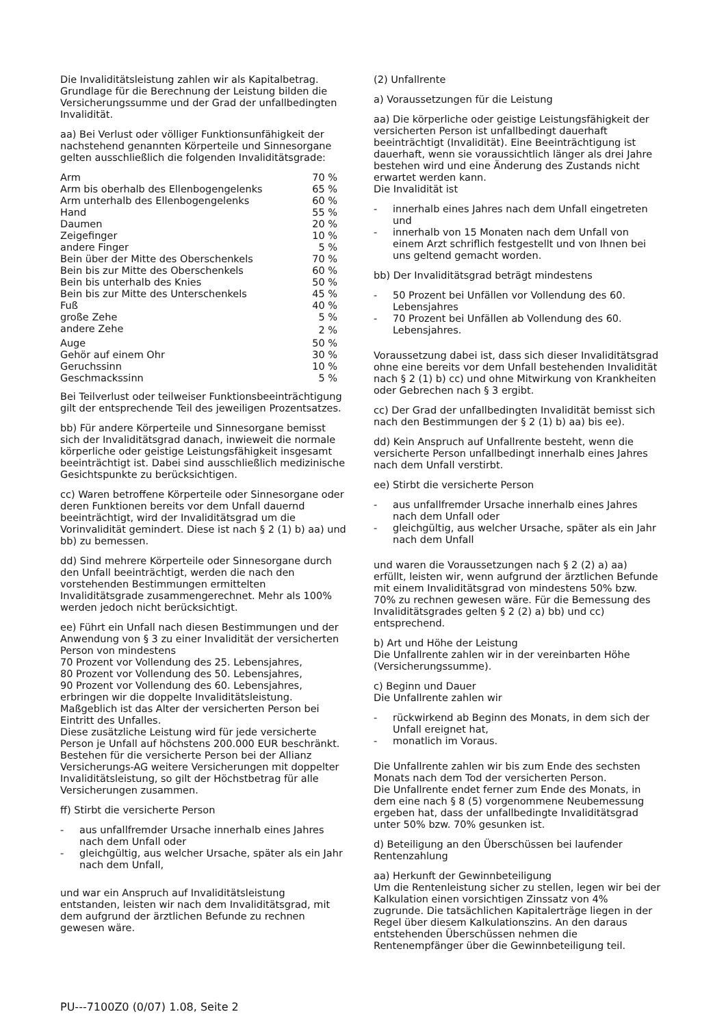Die Invaliditätsleistung zahlen wir als Kapitalbetrag. Grundlage für die Berechnung der Leistung bilden die Versicherungssumme und der Grad der unfallbedingten Invalidität.
aa) Bei Verlust oder völliger Funktionsunfähigkeit der nachstehend genannten Körperteile und Sinnesorgane gelten ausschließlich die folgenden Invaliditätsgrade:
| Arm | 70 % |
| Arm bis oberhalb des Ellenbogengelenks | 65 % |
| Arm unterhalb des Ellenbogengelenks | 60 % |
| Hand | 55 % |
| Daumen | 20 % |
| Zeigefinger | 10 % |
| andere Finger | 5 % |
| Bein über der Mitte des Oberschenkels | 70 % |
| Bein bis zur Mitte des Oberschenkels | 60 % |
| Bein bis unterhalb des Knies | 50 % |
| Bein bis zur Mitte des Unterschenkels | 45 % |
| Fuß | 40 % |
| große Zehe | 5 % |
| andere Zehe | 2 % |
| Auge | 50 % |
| Gehör auf einem Ohr | 30 % |
| Geruchssinn | 10 % |
| Geschmackssinn | 5 % |
Bei Teilverlust oder teilweiser Funktionsbeeinträchtigung gilt der entsprechende Teil des jeweiligen Prozentsatzes.
bb) Für andere Körperteile und Sinnesorgane bemisst sich der Invaliditätsgrad danach, inwieweit die normale körperliche oder geistige Leistungsfähigkeit insgesamt beeinträchtigt ist. Dabei sind ausschließlich medizinische Gesichtspunkte zu berücksichtigen.
cc) Waren betroffene Körperteile oder Sinnesorgane oder deren Funktionen bereits vor dem Unfall dauernd beeinträchtigt, wird der Invaliditätsgrad um die Vorinvalidität gemindert. Diese ist nach § 2 (1) b) aa) und bb) zu bemessen.
dd) Sind mehrere Körperteile oder Sinnesorgane durch den Unfall beeinträchtigt, werden die nach den vorstehenden Bestimmungen ermittelten Invaliditätsgrade zusammengerechnet. Mehr als 100% werden jedoch nicht berücksichtigt.
ee) Führt ein Unfall nach diesen Bestimmungen und der Anwendung von § 3 zu einer Invalidität der versicherten Person von mindestens
70 Prozent vor Vollendung des 25. Lebensjahres,
80 Prozent vor Vollendung des 50. Lebensjahres,
90 Prozent vor Vollendung des 60. Lebensjahres,
erbringen wir die doppelte Invaliditätsleistung. Maßgeblich ist das Alter der versicherten Person bei Eintritt des Unfalles.
Diese zusätzliche Leistung wird für jede versicherte Person je Unfall auf höchstens 200.000 EUR beschränkt. Bestehen für die versicherte Person bei der Allianz Versicherungs-AG weitere Versicherungen mit doppelter Invaliditätsleistung, so gilt der Höchstbetrag für alle Versicherungen zusammen.
ff) Stirbt die versicherte Person
- aus unfallfremder Ursache innerhalb eines Jahres nach dem Unfall oder
- gleichgültig, aus welcher Ursache, später als ein Jahr nach dem Unfall,
und war ein Anspruch auf Invaliditätsleistung entstanden, leisten wir nach dem Invaliditätsgrad, mit dem aufgrund der ärztlichen Befunde zu rechnen gewesen wäre.
(2) Unfallrente
a) Voraussetzungen für die Leistung
aa) Die körperliche oder geistige Leistungsfähigkeit der versicherten Person ist unfallbedingt dauerhaft beeinträchtigt (Invalidität). Eine Beeinträchtigung ist dauerhaft, wenn sie voraussichtlich länger als drei Jahre bestehen wird und eine Änderung des Zustands nicht erwartet werden kann.
Die Invalidität ist
- innerhalb eines Jahres nach dem Unfall eingetreten und
- innerhalb von 15 Monaten nach dem Unfall von einem Arzt schriflich festgestellt und von Ihnen bei uns geltend gemacht worden.
bb) Der Invaliditätsgrad beträgt mindestens
- 50 Prozent bei Unfällen vor Vollendung des 60. Lebensjahres
- 70 Prozent bei Unfällen ab Vollendung des 60. Lebensjahres.
Voraussetzung dabei ist, dass sich dieser Invaliditätsgrad ohne eine bereits vor dem Unfall bestehenden Invalidität nach § 2 (1) b) cc) und ohne Mitwirkung von Krankheiten oder Gebrechen nach § 3 ergibt.
cc) Der Grad der unfallbedingten Invalidität bemisst sich nach den Bestimmungen der § 2 (1) b) aa) bis ee).
dd) Kein Anspruch auf Unfallrente besteht, wenn die versicherte Person unfallbedingt innerhalb eines Jahres nach dem Unfall verstirbt.
ee) Stirbt die versicherte Person
- aus unfallfremder Ursache innerhalb eines Jahres nach dem Unfall oder
- gleichgültig, aus welcher Ursache, später als ein Jahr nach dem Unfall
und waren die Voraussetzungen nach § 2 (2) a) aa) erfüllt, leisten wir, wenn aufgrund der ärztlichen Befunde mit einem Invaliditätsgrad von mindestens 50% bzw. 70% zu rechnen gewesen wäre. Für die Bemessung des Invaliditätsgrades gelten § 2 (2) a) bb) und cc) entsprechend.
b) Art und Höhe der Leistung
Die Unfallrente zahlen wir in der vereinbarten Höhe (Versicherungssumme).
c) Beginn und Dauer
Die Unfallrente zahlen wir
- rückwirkend ab Beginn des Monats, in dem sich der Unfall ereignet hat,
- monatlich im Voraus.
Die Unfallrente zahlen wir bis zum Ende des sechsten Monats nach dem Tod der versicherten Person.
Die Unfallrente endet ferner zum Ende des Monats, in dem eine nach § 8 (5) vorgenommene Neubemessung ergeben hat, dass der unfallbedingte Invaliditätsgrad unter 50% bzw. 70% gesunken ist.
d) Beteiligung an den Überschüssen bei laufender Rentenzahlung
aa) Herkunft der Gewinnbeteiligung
Um die Rentenleistung sicher zu stellen, legen wir bei der Kalkulation einen vorsichtigen Zinssatz von 4% zugrunde. Die tatsächlichen Kapitalerträge liegen in der Regel über diesem Kalkulationszins. An den daraus entstehenden Überschüssen nehmen die Rentenempfänger über die Gewinnbeteiligung teil.
PU---7100Z0 (0/07) 1.08, Seite 2